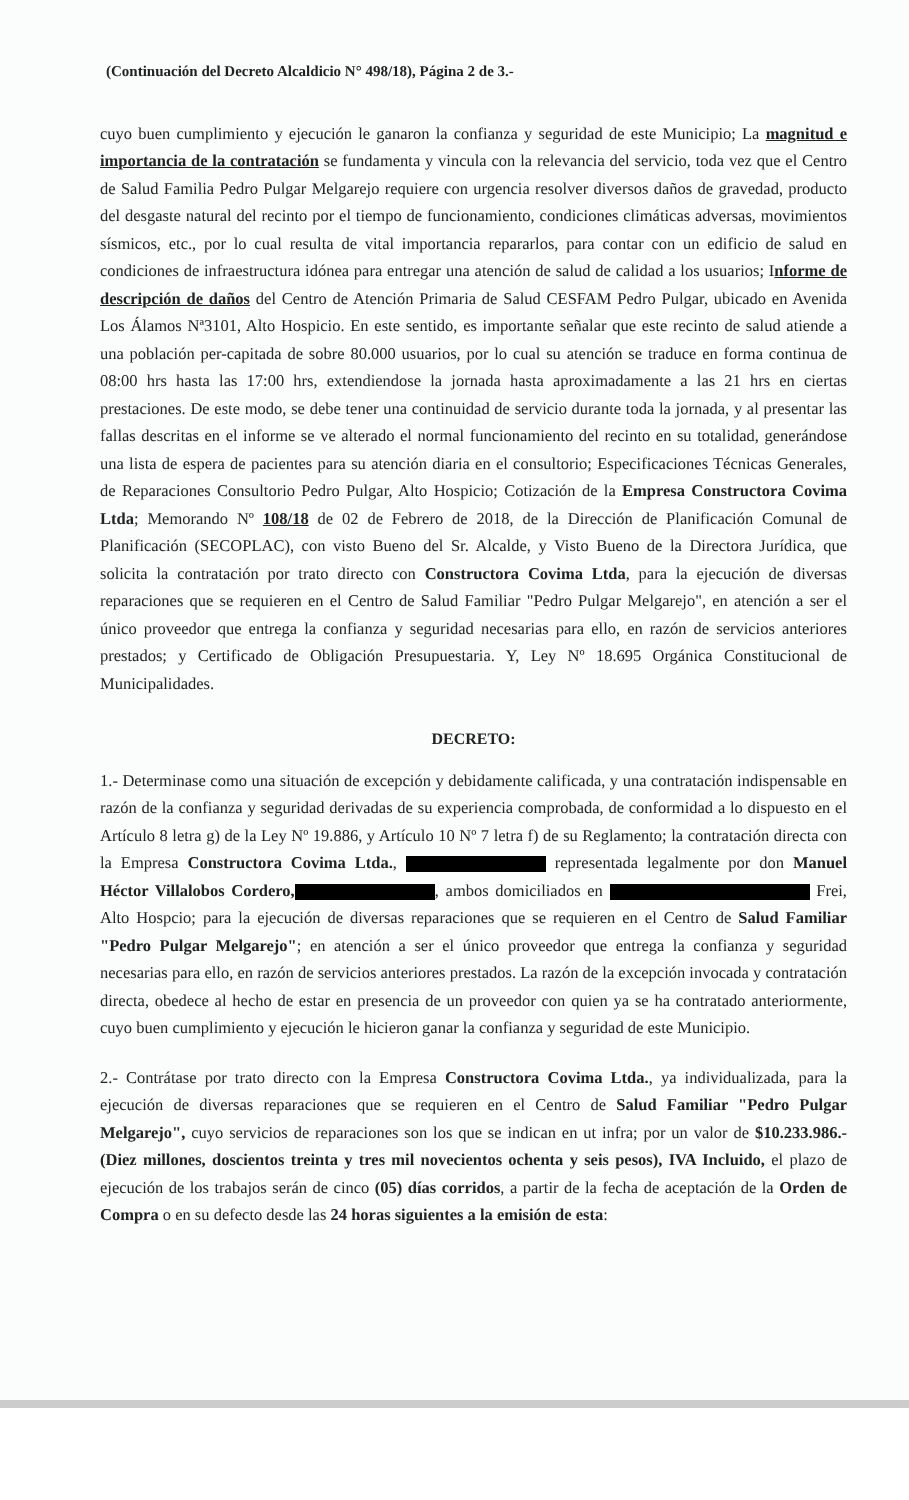(Continuación del Decreto Alcaldicio N° 498/18), Página 2 de 3.-
cuyo buen cumplimiento y ejecución le ganaron la confianza y seguridad de este Municipio; La magnitud e importancia de la contratación se fundamenta y vincula con la relevancia del servicio, toda vez que el Centro de Salud Familia Pedro Pulgar Melgarejo requiere con urgencia resolver diversos daños de gravedad, producto del desgaste natural del recinto por el tiempo de funcionamiento, condiciones climáticas adversas, movimientos sísmicos, etc., por lo cual resulta de vital importancia repararlos, para contar con un edificio de salud en condiciones de infraestructura idónea para entregar una atención de salud de calidad a los usuarios; Informe de descripción de daños del Centro de Atención Primaria de Salud CESFAM Pedro Pulgar, ubicado en Avenida Los Álamos Nª3101, Alto Hospicio. En este sentido, es importante señalar que este recinto de salud atiende a una población per-capitada de sobre 80.000 usuarios, por lo cual su atención se traduce en forma continua de 08:00 hrs hasta las 17:00 hrs, extendiendose la jornada hasta aproximadamente a las 21 hrs en ciertas prestaciones. De este modo, se debe tener una continuidad de servicio durante toda la jornada, y al presentar las fallas descritas en el informe se ve alterado el normal funcionamiento del recinto en su totalidad, generándose una lista de espera de pacientes para su atención diaria en el consultorio; Especificaciones Técnicas Generales, de Reparaciones Consultorio Pedro Pulgar, Alto Hospicio; Cotización de la Empresa Constructora Covima Ltda; Memorando Nº 108/18 de 02 de Febrero de 2018, de la Dirección de Planificación Comunal de Planificación (SECOPLAC), con visto Bueno del Sr. Alcalde, y Visto Bueno de la Directora Jurídica, que solicita la contratación por trato directo con Constructora Covima Ltda, para la ejecución de diversas reparaciones que se requieren en el Centro de Salud Familiar "Pedro Pulgar Melgarejo", en atención a ser el único proveedor que entrega la confianza y seguridad necesarias para ello, en razón de servicios anteriores prestados; y Certificado de Obligación Presupuestaria. Y, Ley Nº 18.695 Orgánica Constitucional de Municipalidades.
DECRETO:
1.- Determinase como una situación de excepción y debidamente calificada, y una contratación indispensable en razón de la confianza y seguridad derivadas de su experiencia comprobada, de conformidad a lo dispuesto en el Artículo 8 letra g) de la Ley Nº 19.886, y Artículo 10 Nº 7 letra f) de su Reglamento; la contratación directa con la Empresa Constructora Covima Ltda., representada legalmente por don Manuel Héctor Villalobos Cordero, , ambos domiciliados en Frei, Alto Hospcio; para la ejecución de diversas reparaciones que se requieren en el Centro de Salud Familiar "Pedro Pulgar Melgarejo"; en atención a ser el único proveedor que entrega la confianza y seguridad necesarias para ello, en razón de servicios anteriores prestados. La razón de la excepción invocada y contratación directa, obedece al hecho de estar en presencia de un proveedor con quien ya se ha contratado anteriormente, cuyo buen cumplimiento y ejecución le hicieron ganar la confianza y seguridad de este Municipio.
2.- Contrátase por trato directo con la Empresa Constructora Covima Ltda., ya individualizada, para la ejecución de diversas reparaciones que se requieren en el Centro de Salud Familiar "Pedro Pulgar Melgarejo", cuyo servicios de reparaciones son los que se indican en ut infra; por un valor de $10.233.986.- (Diez millones, doscientos treinta y tres mil novecientos ochenta y seis pesos), IVA Incluido, el plazo de ejecución de los trabajos serán de cinco (05) días corridos, a partir de la fecha de aceptación de la Orden de Compra o en su defecto desde las 24 horas siguientes a la emisión de esta: